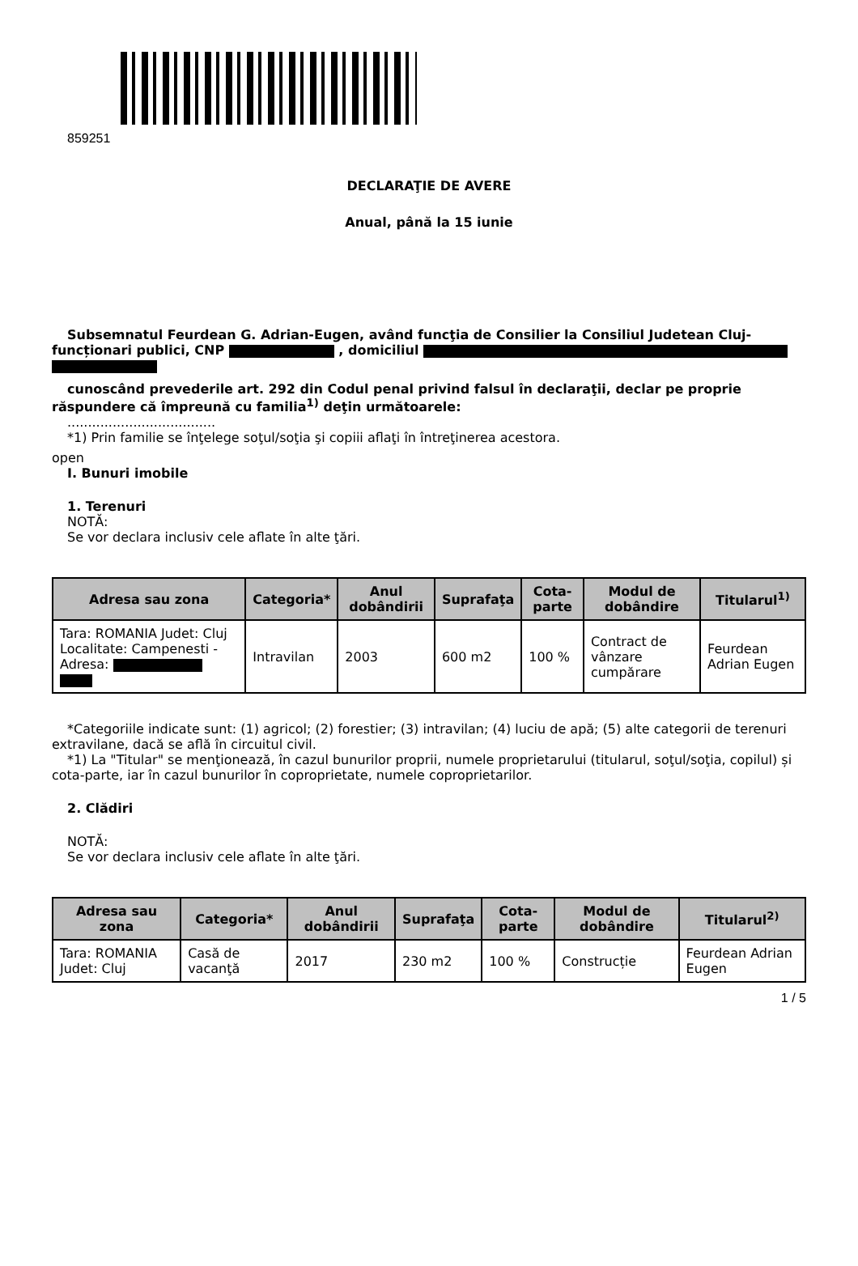859251
DECLARAŢIE DE AVERE
Anual, până la 15 iunie
Subsemnatul Feurdean G. Adrian-Eugen, având funcţia de Consilier la Consiliul Judetean Cluj-funcționari publici, CNP , domiciliul
cunoscând prevederile art. 292 din Codul penal privind falsul în declaraţii, declar pe proprie răspundere că împreună cu familia<sup>1)</sup> deţin următoarele:
....................................
*1) Prin familie se înţelege soţul/soţia şi copiii aflaţi în întreţinerea acestora.
open
I. Bunuri imobile
1. Terenuri
NOTĂ:
Se vor declara inclusiv cele aflate în alte ţări.
| Adresa sau zona | Categoria* | Anul dobândirii | Suprafaţa | Cota-parte | Modul de dobândire | Titularul<sup>1)</sup> |
| --- | --- | --- | --- | --- | --- | --- |
| Tara: ROMANIA Judet: Cluj Localitate: Campenesti - Adresa: | Intravilan | 2003 | 600 m2 | 100 % | Contract de vânzare cumpărare | Feurdean Adrian Eugen |
*Categoriile indicate sunt: (1) agricol; (2) forestier; (3) intravilan; (4) luciu de apă; (5) alte categorii de terenuri extravilane, dacă se află în circuitul civil.
*1) La "Titular" se menţionează, în cazul bunurilor proprii, numele proprietarului (titularul, soţul/soţia, copilul) și cota-parte, iar în cazul bunurilor în coproprietate, numele coproprietarilor.
2. Clădiri
NOTĂ:
Se vor declara inclusiv cele aflate în alte ţări.
| Adresa sau zona | Categoria* | Anul dobândirii | Suprafaţa | Cota-parte | Modul de dobândire | Titularul<sup>2)</sup> |
| --- | --- | --- | --- | --- | --- | --- |
| Tara: ROMANIA Judet: Cluj | Casă de vacanţă | 2017 | 230 m2 | 100 % | Construcție | Feurdean Adrian Eugen |
1 / 5